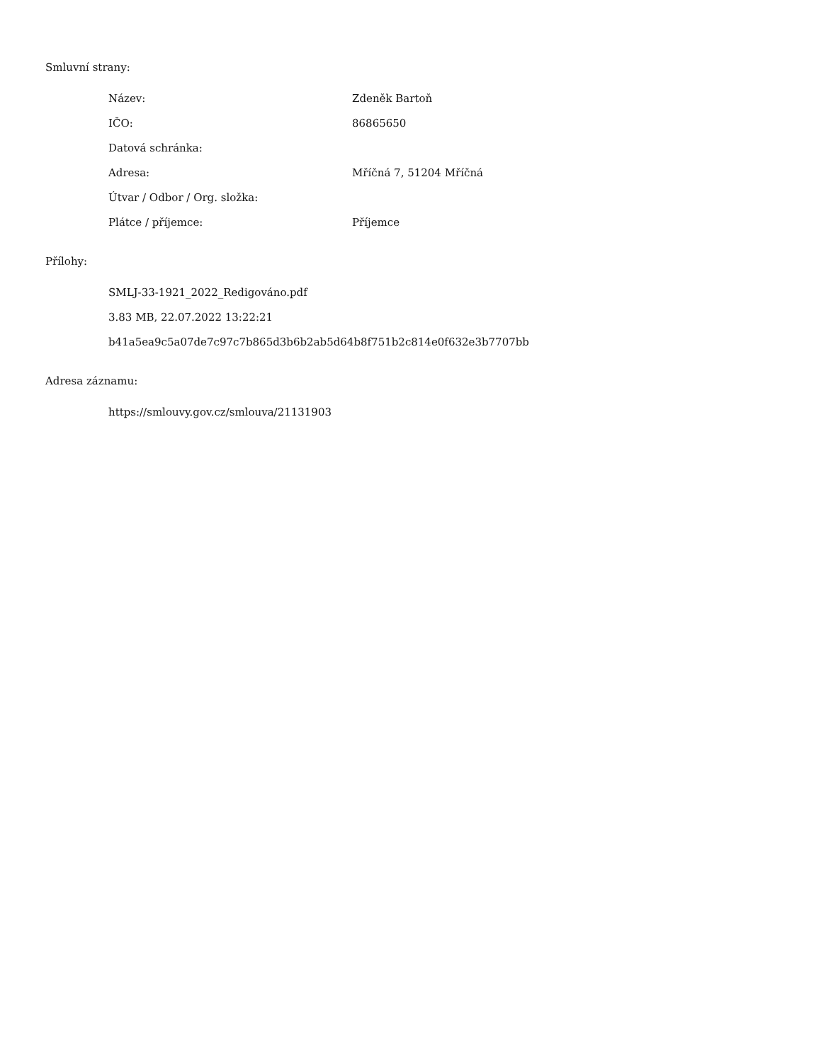Smluvní strany:
| Název: | Zdeněk Bartoň |
| IČO: | 86865650 |
| Datová schránka: | |
| Adresa: | Mříčná 7, 51204 Mříčná |
| Útvar / Odbor / Org. složka: | |
| Plátce / příjemce: | Příjemce |
Přílohy:
SMLJ-33-1921_2022_Redigováno.pdf
3.83 MB, 22.07.2022 13:22:21
b41a5ea9c5a07de7c97c7b865d3b6b2ab5d64b8f751b2c814e0f632e3b7707bb
Adresa záznamu:
https://smlouvy.gov.cz/smlouva/21131903